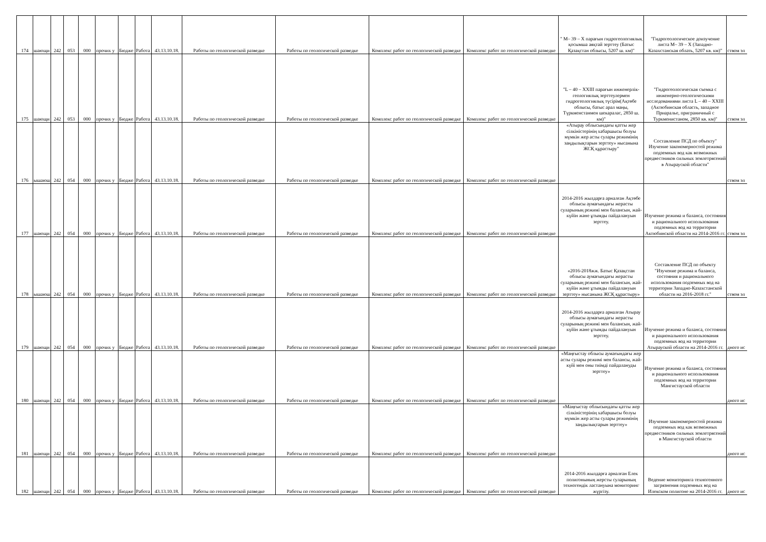| 174 | шающи | 242 | 053 | 000 | прочих у | Бюдже | Работа | 43.13.10.18. | Работы по геологической разведке | Работы по геологической разведке | Комплекс работ по геологической разведке | Комплекс работ по геологической разведке | " М– 39 – Х парағын гидрогеологиялық қосымша аяқтай зерттеу (Батыс Қазақстан облысы, 5207 ш. км)" | "Гидрогеологическое доизучение листа М– 39 – Х (Западно-Казахстанская облать, 5207 кв. км)" | ством эл |
| 175 | шающи | 242 | 053 | 000 | прочих у | Бюдже | Работа | 43.13.10.18. | Работы по геологической разведке | Работы по геологической разведке | Комплекс работ по геологической разведке | Комплекс работ по геологической разведке | "L – 40 – XXIII парағын инженерлік-геологиялық зерттеулермен гидрогеологиялық түсірім(Ақтөбе облысы, батыс арал маңы, Түркменстанмен шекаралас, 2850 ш. км)" | "Гидрогеологическая съемка с инженерно-геологическими исследованиями листа L – 40 – XXIII (Актюбинская область, западное Приаралье, приграничный с Туркменистаном, 2850 кв. км)" | ством эл |
| 176 | ышаюш | 242 | 054 | 000 | прочих у | Бюдже | Работа | 43.13.10.18. | Работы по геологической разведке | Работы по геологической разведке | Комплекс работ по геологической разведке | Комплекс работ по геологической разведке | «Атырау облысындағы қатты жер сілкіністерінің хабаршысы болуы мүмкін жер асты сулары режимінің заңдылықтарын зерттеу» нысанына ЖСҚ құрастыру" | Составление ПСД по объекту" Изучение закономерностей режима подземных вод как возможных предвестников сильных землетрясений в Атырауской области" | ством эл |
| 177 | шающи | 242 | 054 | 000 | прочих у | Бюдже | Работа | 43.13.10.18. | Работы по геологической разведке | Работы по геологической разведке | Комплекс работ по геологической разведке | Комплекс работ по геологической разведке | 2014-2016 жылдарға арналған Ақтөбе облысы аумағындағы жерасты суларының режимі мен балансын, жай-күйін және ұтымды пайдалануын зерттеу. | Изучение режима и баланса, состояния и рационального использования подземных вод на территории Актюбинской области на 2014-2016 гг. | ством эл |
| 178 | ышаюш | 242 | 054 | 000 | прочих у | Бюдже | Работа | 43.13.10.18. | Работы по геологической разведке | Работы по геологической разведке | Комплекс работ по геологической разведке | Комплекс работ по геологической разведке | «2016-2018жж. Батыс Қазақстан облысы аумағындағы жерасты суларының режимі мен балансын, жай-күйін және ұтымды пайдалануын зерттеу» нысанына ЖСҚ құрастыру» | Составление ПСД по объекту "Изучение режима и баланса, состояния и рационального использования подземных вод на территории Западно-Казахстанской области на 2016-2018 гг." | ством эл |
| 179 | шающи | 242 | 054 | 000 | прочих у | Бюдже | Работа | 43.13.10.18. | Работы по геологической разведке | Работы по геологической разведке | Комплекс работ по геологической разведке | Комплекс работ по геологической разведке | 2014-2016 жылдарға арналған Атырау облысы аумағындағы жерасты суларының режимі мен балансын, жай-күйін және ұтымды пайдалануын зерттеу. | Изучение режима и баланса, состояния и рационального использования подземных вод на территории Атырауской области на 2014-2016 гг. | дного ис |
| 180 | шающи | 242 | 054 | 000 | прочих у | Бюдже | Работа | 43.13.10.18. | Работы по геологической разведке | Работы по геологической разведке | Комплекс работ по геологической разведке | Комплекс работ по геологической разведке | «Маңғыстау облысы аумағындағы жер асты сулары режимі мен балансы, жай-күйі мен оны тиімді пайдалануды зерттеу» | Изучение режима и баланса, состояния и рационального использования подземных вод на территории Мангистауской области | дного ис |
| 181 | шающи | 242 | 054 | 000 | прочих у | Бюдже | Работа | 43.13.10.18. | Работы по геологической разведке | Работы по геологической разведке | Комплекс работ по геологической разведке | Комплекс работ по геологической разведке | «Маңғыстау облысындағы қатты жер сілкіністерінің хабаршысы болуы мүмкін жер асты сулары режимінің заңдылықтарын зерттеу» | Изучение закономерностей режима подземных вод как возможных предвестников сильных землетрясений в Мангистауской области | дного ис |
| 182 | шающи | 242 | 054 | 000 | прочих у | Бюдже | Работа | 43.13.10.18. | Работы по геологической разведке | Работы по геологической разведке | Комплекс работ по геологической разведке | Комплекс работ по геологической разведке | 2014-2016 жылдарға арналған Елек полигонының жерсты суларының техногендік ластануына мониторинг жүргізу. | Ведение мониторинга техногенного загрязнения подземных вод на Илекском полигоне на 2014-2016 гг. | дного ис |